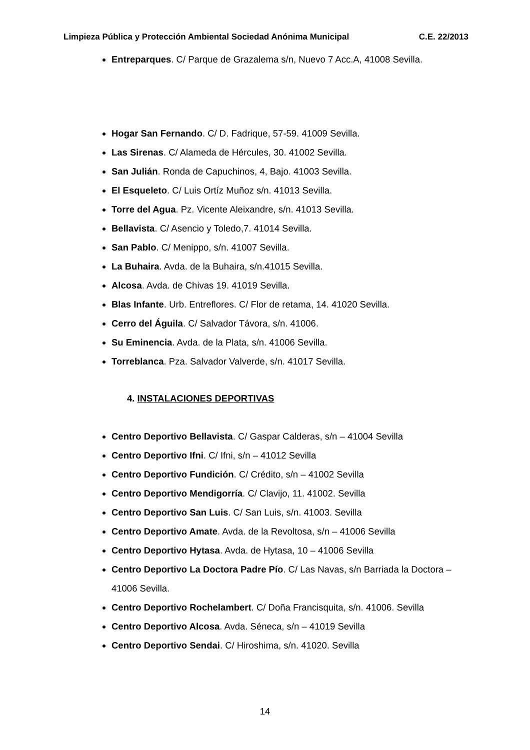Limpieza Pública y Protección Ambiental Sociedad Anónima Municipal C.E. 22/2013
Entreparques. C/ Parque de Grazalema s/n, Nuevo 7 Acc.A, 41008 Sevilla.
Hogar San Fernando. C/ D. Fadrique, 57-59. 41009 Sevilla.
Las Sirenas. C/ Alameda de Hércules, 30. 41002 Sevilla.
San Julián. Ronda de Capuchinos, 4, Bajo. 41003 Sevilla.
El Esqueleto. C/ Luis Ortíz Muñoz s/n. 41013 Sevilla.
Torre del Agua. Pz. Vicente Aleixandre, s/n. 41013 Sevilla.
Bellavista. C/ Asencio y Toledo,7. 41014 Sevilla.
San Pablo. C/ Menippo, s/n. 41007 Sevilla.
La Buhaira. Avda. de la Buhaira, s/n.41015 Sevilla.
Alcosa. Avda. de Chivas 19. 41019 Sevilla.
Blas Infante. Urb. Entreflores. C/ Flor de retama, 14. 41020 Sevilla.
Cerro del Águila. C/ Salvador Távora, s/n. 41006.
Su Eminencia. Avda. de la Plata, s/n. 41006 Sevilla.
Torreblanca. Pza. Salvador Valverde, s/n. 41017 Sevilla.
4. INSTALACIONES DEPORTIVAS
Centro Deportivo Bellavista. C/ Gaspar Calderas, s/n – 41004 Sevilla
Centro Deportivo Ifni. C/ Ifni, s/n – 41012 Sevilla
Centro Deportivo Fundición. C/ Crédito, s/n – 41002 Sevilla
Centro Deportivo Mendigorría. C/ Clavijo, 11. 41002. Sevilla
Centro Deportivo San Luis. C/ San Luis, s/n. 41003. Sevilla
Centro Deportivo Amate. Avda. de la Revoltosa, s/n – 41006 Sevilla
Centro Deportivo Hytasa. Avda. de Hytasa, 10 – 41006 Sevilla
Centro Deportivo La Doctora Padre Pío. C/ Las Navas, s/n Barriada la Doctora – 41006 Sevilla.
Centro Deportivo Rochelambert. C/ Doña Francisquita, s/n. 41006. Sevilla
Centro Deportivo Alcosa. Avda. Séneca, s/n – 41019 Sevilla
Centro Deportivo Sendai. C/ Hiroshima, s/n. 41020. Sevilla
14